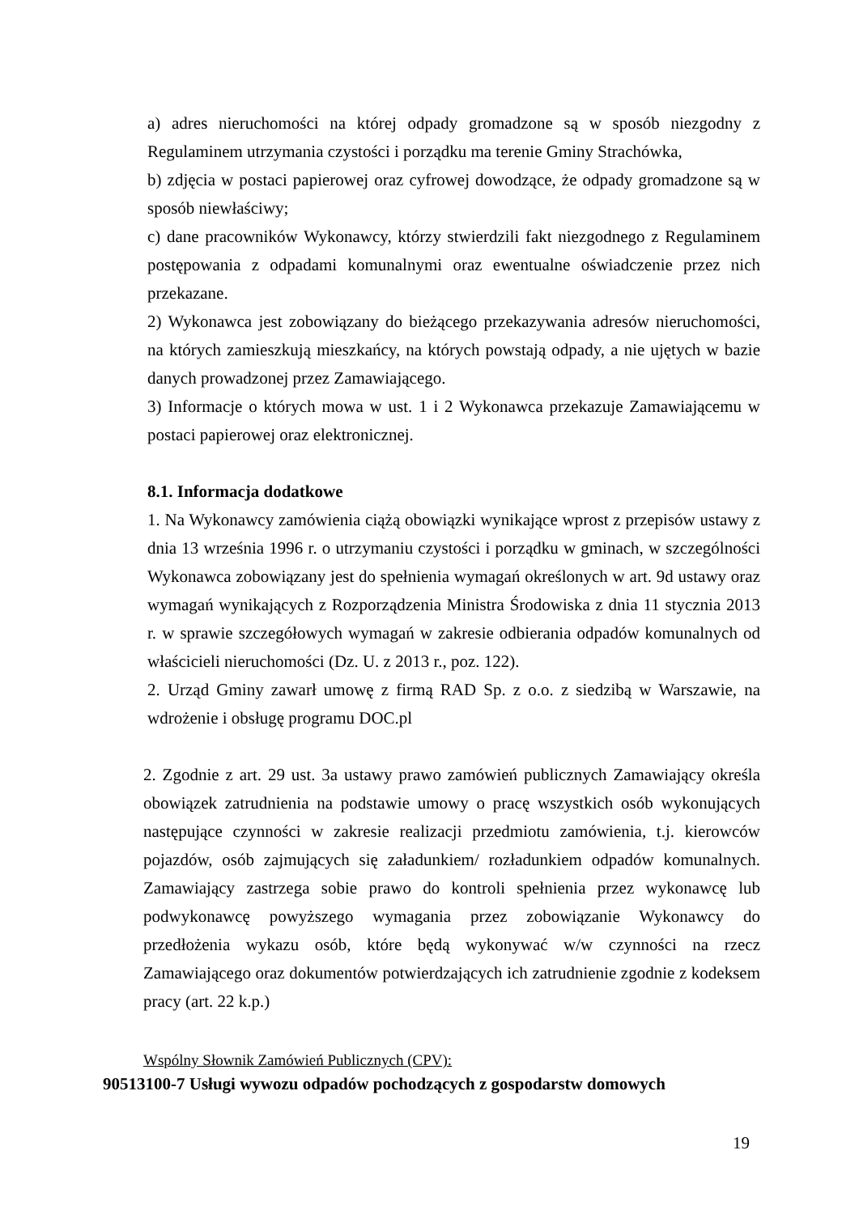a) adres nieruchomości na której odpady gromadzone są w sposób niezgodny z Regulaminem utrzymania czystości i porządku ma terenie Gminy Strachówka,
b) zdjęcia w postaci papierowej oraz cyfrowej dowodzące, że odpady gromadzone są w sposób niewłaściwy;
c) dane pracowników Wykonawcy, którzy stwierdzili fakt niezgodnego z Regulaminem postępowania z odpadami komunalnymi oraz ewentualne oświadczenie przez nich przekazane.
2) Wykonawca jest zobowiązany do bieżącego przekazywania adresów nieruchomości, na których zamieszkują mieszkańcy, na których powstają odpady, a nie ujętych w bazie danych prowadzonej przez Zamawiającego.
3) Informacje o których mowa w ust. 1 i 2 Wykonawca przekazuje Zamawiającemu w postaci papierowej oraz elektronicznej.
8.1. Informacja dodatkowe
1. Na Wykonawcy zamówienia ciążą obowiązki wynikające wprost z przepisów ustawy z dnia 13 września 1996 r. o utrzymaniu czystości i porządku w gminach, w szczególności Wykonawca zobowiązany jest do spełnienia wymagań określonych w art. 9d ustawy oraz wymagań wynikających z Rozporządzenia Ministra Środowiska z dnia 11 stycznia 2013 r. w sprawie szczegółowych wymagań w zakresie odbierania odpadów komunalnych od właścicieli nieruchomości (Dz. U. z 2013 r., poz. 122).
2. Urząd Gminy zawarł umowę z firmą RAD Sp. z o.o. z siedzibą w Warszawie, na wdrożenie i obsługę programu DOC.pl
2. Zgodnie z art. 29 ust. 3a ustawy prawo zamówień publicznych Zamawiający określa obowiązek zatrudnienia na podstawie umowy o pracę wszystkich osób wykonujących następujące czynności w zakresie realizacji przedmiotu zamówienia, t.j. kierowców pojazdów, osób zajmujących się załadunkiem/ rozładunkiem odpadów komunalnych. Zamawiający zastrzega sobie prawo do kontroli spełnienia przez wykonawcę lub podwykonawcę powyższego wymagania przez zobowiązanie Wykonawcy do przedłożenia wykazu osób, które będą wykonywać w/w czynności na rzecz Zamawiającego oraz dokumentów potwierdzających ich zatrudnienie zgodnie z kodeksem pracy (art. 22 k.p.)
Wspólny Słownik Zamówień Publicznych (CPV):
90513100-7 Usługi wywozu odpadów pochodzących z gospodarstw domowych
19